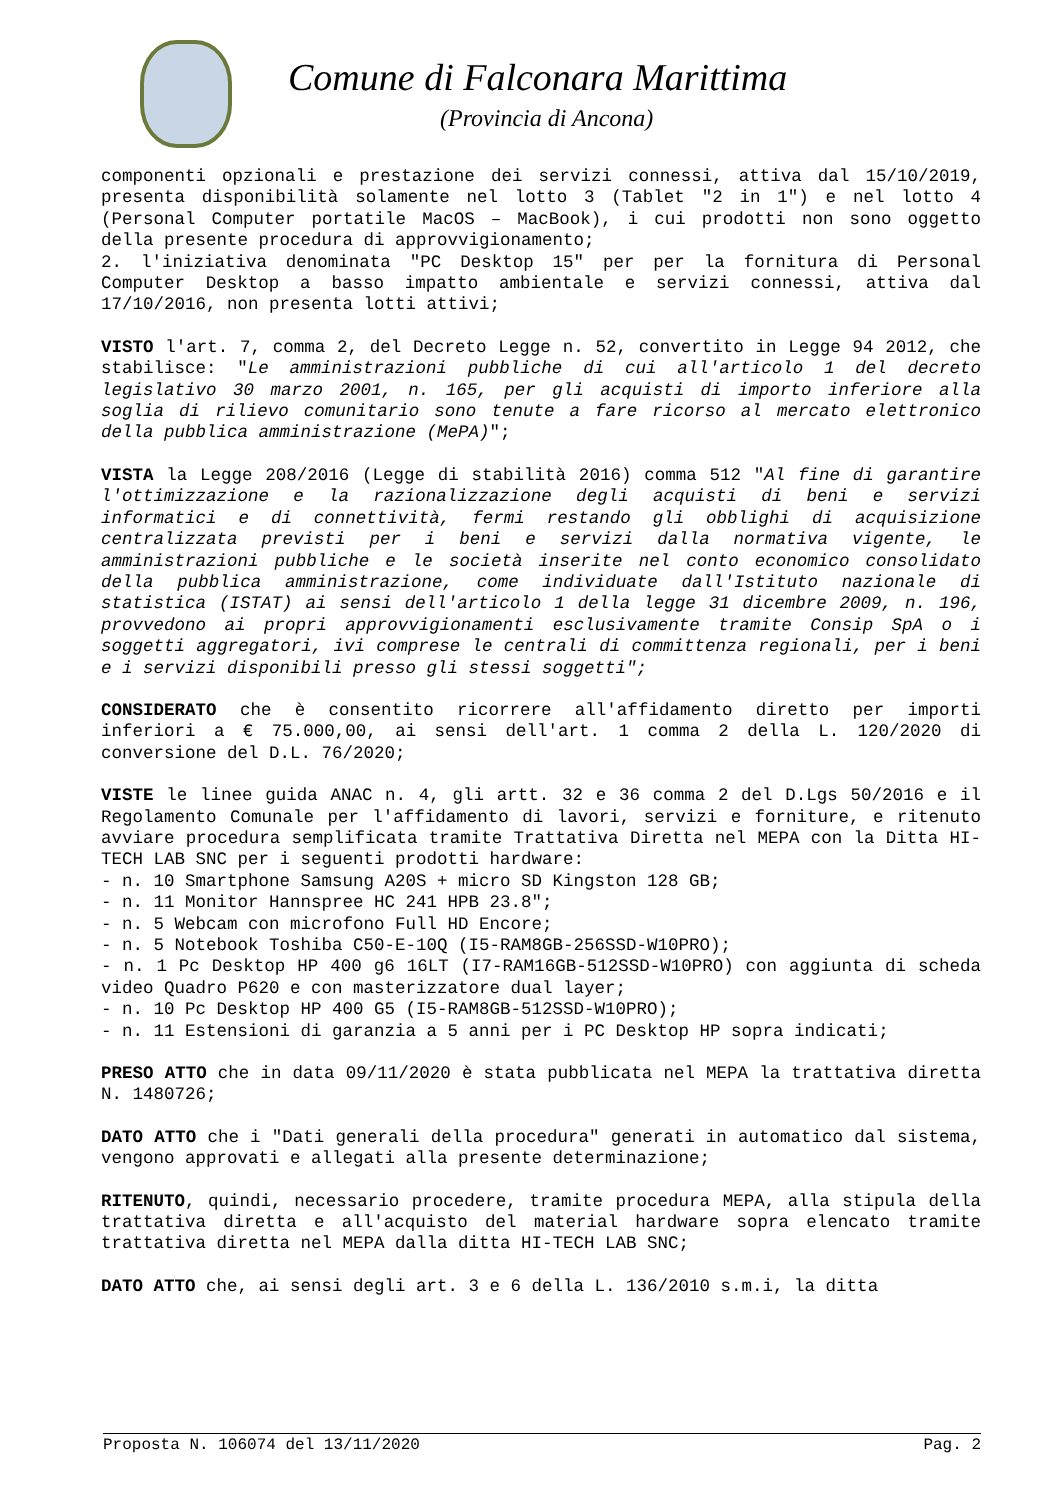Comune di Falconara Marittima
(Provincia di Ancona)
componenti opzionali e prestazione dei servizi connessi, attiva dal 15/10/2019, presenta disponibilità solamente nel lotto 3 (Tablet "2 in 1") e nel lotto 4 (Personal Computer portatile MacOS – MacBook), i cui prodotti non sono oggetto della presente procedura di approvvigionamento;
2. l'iniziativa denominata "PC Desktop 15" per per la fornitura di Personal Computer Desktop a basso impatto ambientale e servizi connessi, attiva dal 17/10/2016, non presenta lotti attivi;
VISTO l'art. 7, comma 2, del Decreto Legge n. 52, convertito in Legge 94 2012, che stabilisce: "Le amministrazioni pubbliche di cui all'articolo 1 del decreto legislativo 30 marzo 2001, n. 165, per gli acquisti di importo inferiore alla soglia di rilievo comunitario sono tenute a fare ricorso al mercato elettronico della pubblica amministrazione (MePA)";
VISTA la Legge 208/2016 (Legge di stabilità 2016) comma 512 "Al fine di garantire l'ottimizzazione e la razionalizzazione degli acquisti di beni e servizi informatici e di connettività, fermi restando gli obblighi di acquisizione centralizzata previsti per i beni e servizi dalla normativa vigente, le amministrazioni pubbliche e le società inserite nel conto economico consolidato della pubblica amministrazione, come individuate dall'Istituto nazionale di statistica (ISTAT) ai sensi dell'articolo 1 della legge 31 dicembre 2009, n. 196, provvedono ai propri approvvigionamenti esclusivamente tramite Consip SpA o i soggetti aggregatori, ivi comprese le centrali di committenza regionali, per i beni e i servizi disponibili presso gli stessi soggetti";
CONSIDERATO che è consentito ricorrere all'affidamento diretto per importi inferiori a € 75.000,00, ai sensi dell'art. 1 comma 2 della L. 120/2020 di conversione del D.L. 76/2020;
VISTE le linee guida ANAC n. 4, gli artt. 32 e 36 comma 2 del D.Lgs 50/2016 e il Regolamento Comunale per l'affidamento di lavori, servizi e forniture, e ritenuto avviare procedura semplificata tramite Trattativa Diretta nel MEPA con la Ditta HI-TECH LAB SNC per i seguenti prodotti hardware:
- n. 10 Smartphone Samsung A20S + micro SD Kingston 128 GB;
- n. 11 Monitor Hannspree HC 241 HPB 23.8";
- n. 5 Webcam con microfono Full HD Encore;
- n. 5 Notebook Toshiba C50-E-10Q (I5-RAM8GB-256SSD-W10PRO);
- n. 1 Pc Desktop HP 400 g6 16LT (I7-RAM16GB-512SSD-W10PRO) con aggiunta di scheda video Quadro P620 e con masterizzatore dual layer;
- n. 10 Pc Desktop HP 400 G5 (I5-RAM8GB-512SSD-W10PRO);
- n. 11 Estensioni di garanzia a 5 anni per i PC Desktop HP sopra indicati;
PRESO ATTO che in data 09/11/2020 è stata pubblicata nel MEPA la trattativa diretta N. 1480726;
DATO ATTO che i "Dati generali della procedura" generati in automatico dal sistema, vengono approvati e allegati alla presente determinazione;
RITENUTO, quindi, necessario procedere, tramite procedura MEPA, alla stipula della trattativa diretta e all'acquisto del material hardware sopra elencato tramite trattativa diretta nel MEPA dalla ditta HI-TECH LAB SNC;
DATO ATTO che, ai sensi degli art. 3 e 6 della L. 136/2010 s.m.i, la ditta
Proposta N. 106074 del 13/11/2020 Pag. 2